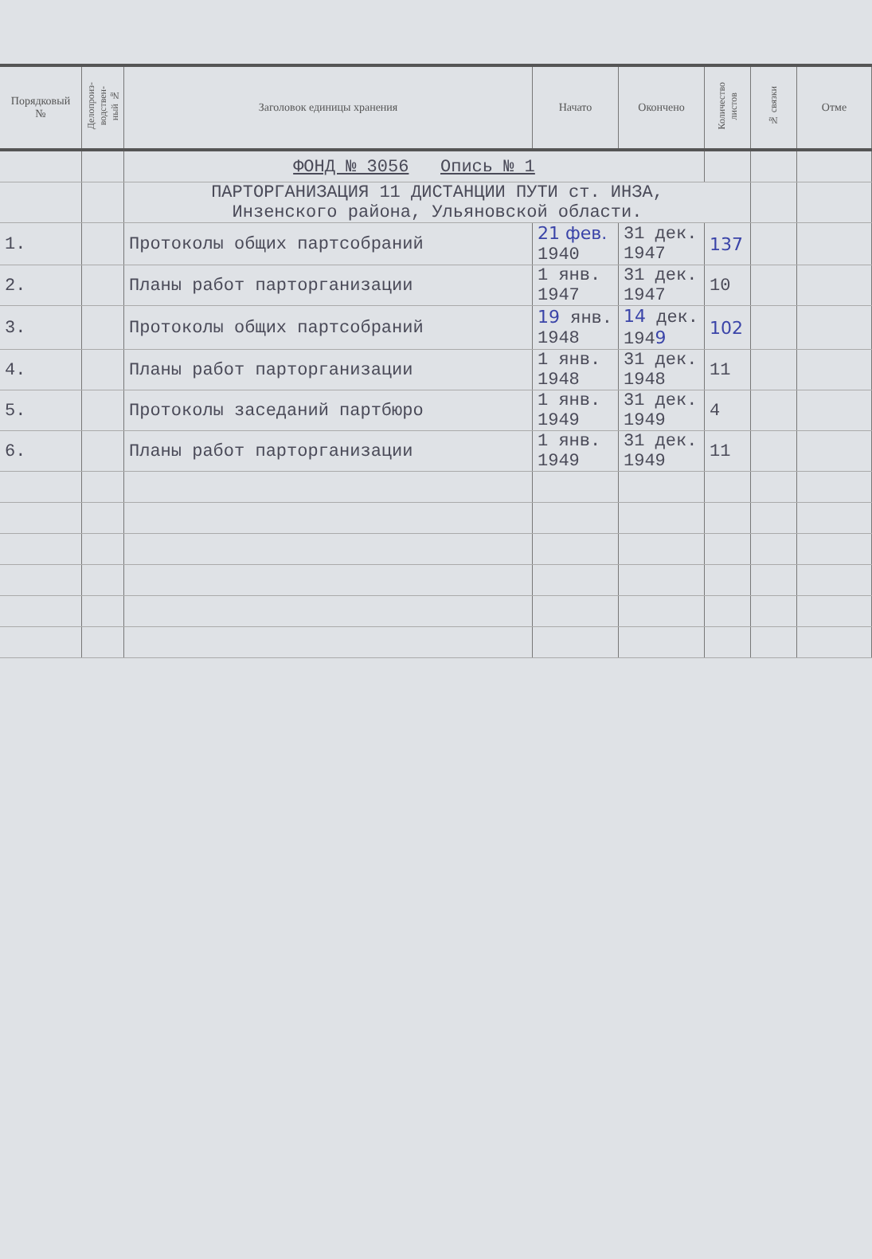| Порядковый № | Делопроиз- водствен- ный № | Заголовок единицы хранения | Начато | Окончено | Количество листов | № связки | Отме |
| --- | --- | --- | --- | --- | --- | --- | --- |
| | | ФОНД № 3056 Опись № 1 | | | | | |
| | | ПАРТОРГАНИЗАЦИЯ 11 ДИСТАНЦИИ ПУТИ ст. ИНЗА, Инзенского района, Ульяновской области. | | | | | |
| 1. | | Протоколы общих партсобраний | 21 фев. 1940 | 31 дек. 1947 | 137 | | |
| 2. | | Планы работ парторганизации | 1 янв. 1947 | 31 дек. 1947 | 10 | | |
| 3. | | Протоколы общих партсобраний | 19 янв. 1948 | 14 дек. 194 9 | 102 | | |
| 4. | | Планы работ парторганизации | 1 янв. 1948 | 31 дек. 1948 | 11 | | |
| 5. | | Протоколы заседаний партбюро | 1 янв. 1949 | 31 дек. 1949 | 4 | | |
| 6. | | Планы работ парторганизации | 1 янв. 1949 | 31 дек. 1949 | 11 | | |